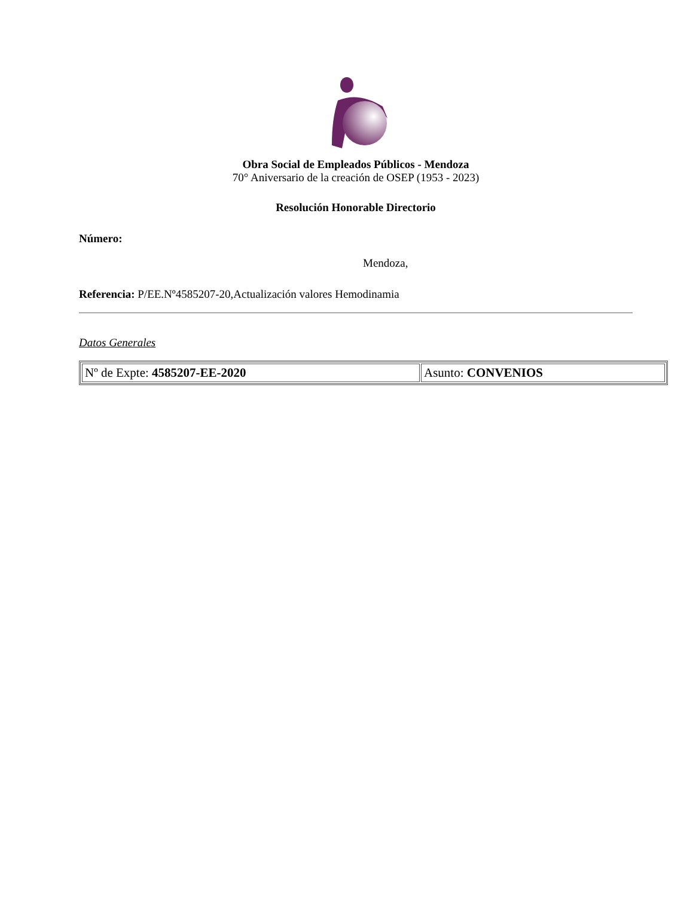Obra Social de Empleados Públicos - Mendoza
70° Aniversario de la creación de OSEP (1953 - 2023)
Resolución Honorable Directorio
Número:
Mendoza,
Referencia: P/EE.Nº4585207-20,Actualización valores Hemodinamia
Datos Generales
| Nº de Expte: 4585207-EE-2020 | Asunto: CONVENIOS |